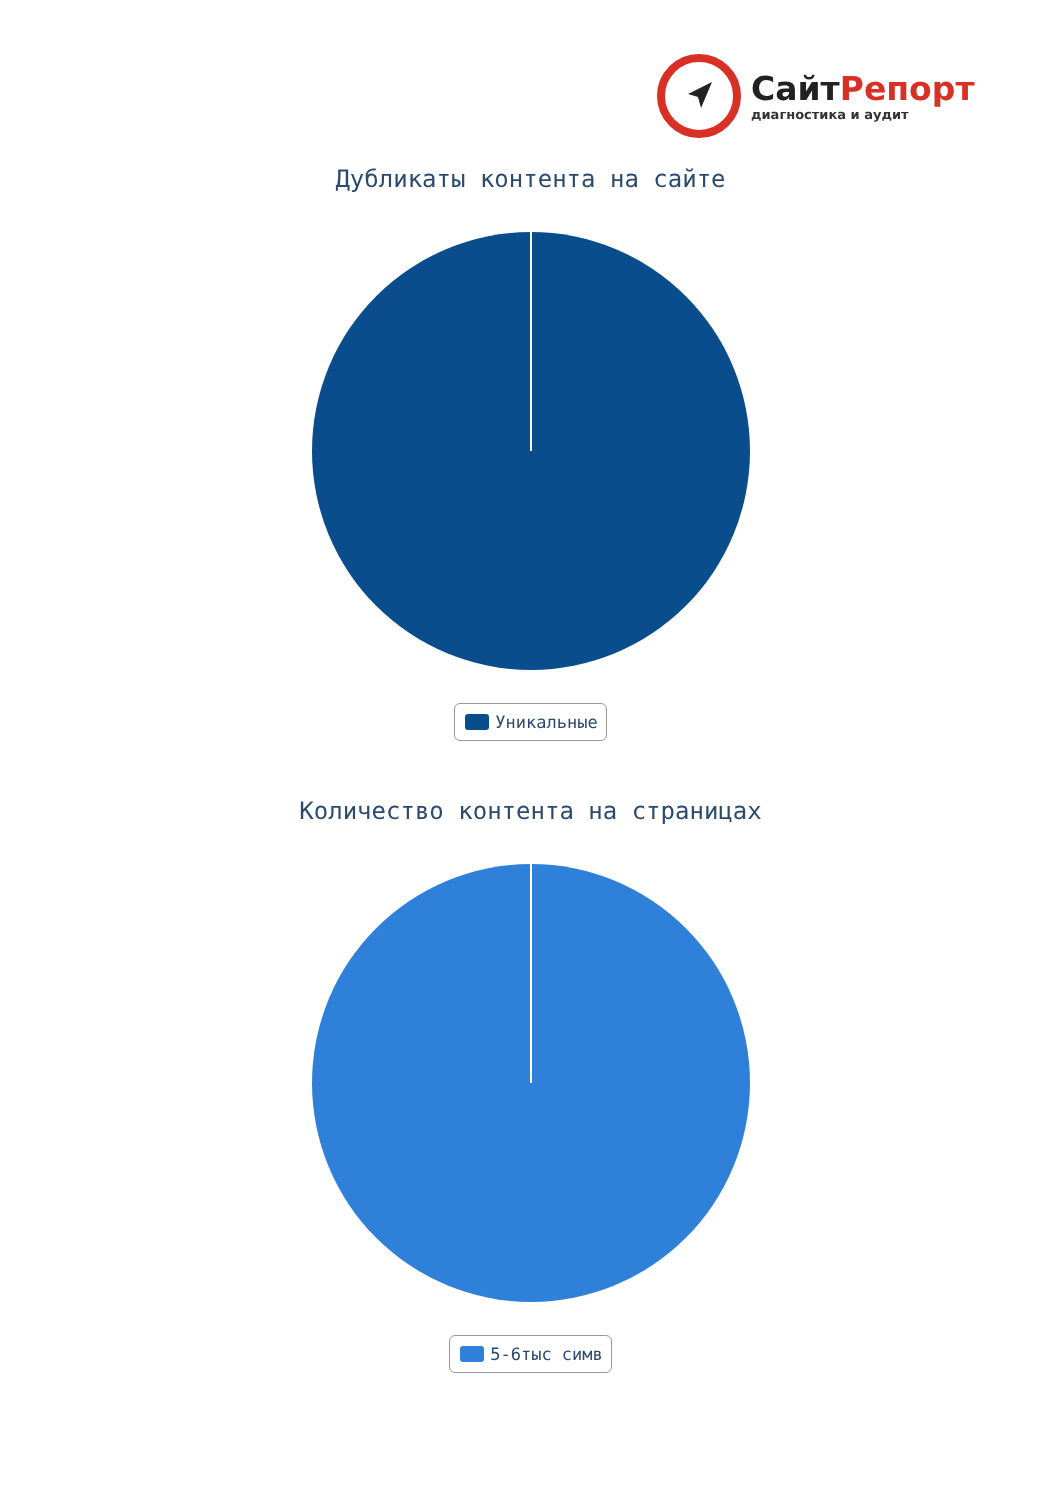СайтРепорт
диагностика и аудит
Дубликаты контента на сайте
Уникальные
Количество контента на страницах
5-6тыс симв